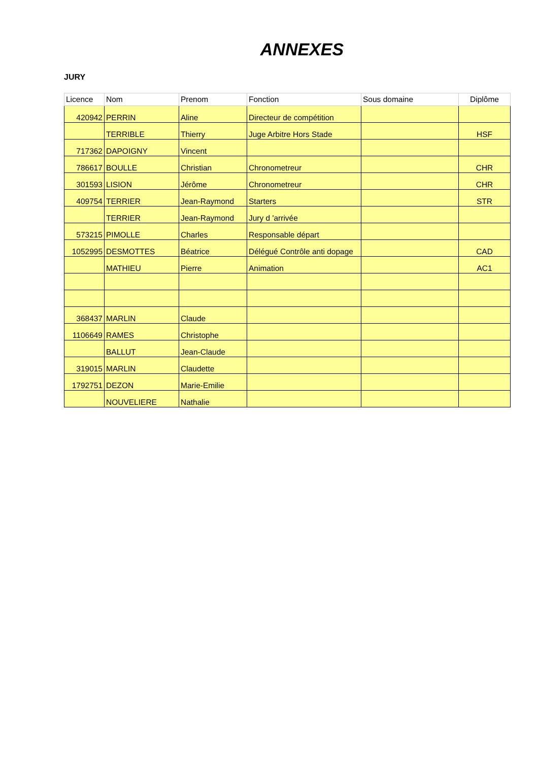ANNEXES
JURY
| Licence | Nom | Prenom | Fonction | Sous domaine | Diplôme |
| --- | --- | --- | --- | --- | --- |
| 420942 | PERRIN | Aline | Directeur de compétition | | |
| | TERRIBLE | Thierry | Juge Arbitre Hors Stade | | HSF |
| 717362 | DAPOIGNY | Vincent | | | |
| 786617 | BOULLE | Christian | Chronometreur | | CHR |
| 301593 | LISION | Jérôme | Chronometreur | | CHR |
| 409754 | TERRIER | Jean-Raymond | Starters | | STR |
| | TERRIER | Jean-Raymond | Jury d 'arrivée | | |
| 573215 | PIMOLLE | Charles | Responsable départ | | |
| 1052995 | DESMOTTES | Béatrice | Délégué Contrôle anti dopage | | CAD |
| | MATHIEU | Pierre | Animation | | AC1 |
| 368437 | MARLIN | Claude | | | |
| 1106649 | RAMES | Christophe | | | |
| | BALLUT | Jean-Claude | | | |
| 319015 | MARLIN | Claudette | | | |
| 1792751 | DEZON | Marie-Emilie | | | |
| | NOUVELIERE | Nathalie | | | |